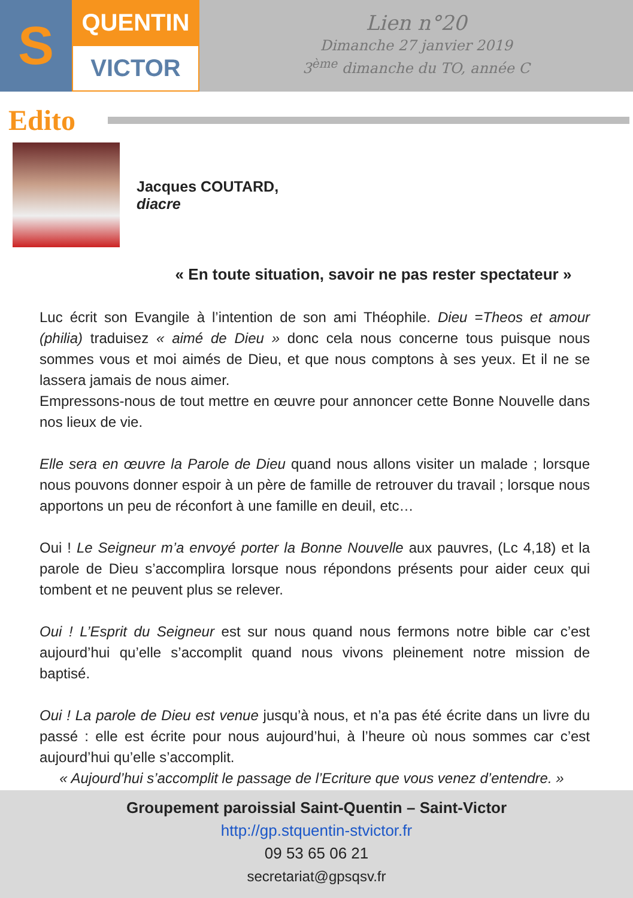S
QUENTIN
VICTOR
Lien n°20
Dimanche 27 janvier 2019
3<sup>ème</sup> dimanche du TO, année C
Edito
Jacques COUTARD,
diacre
« En toute situation, savoir ne pas rester spectateur »
Luc écrit son Evangile à l’intention de son ami Théophile. Dieu =Theos et amour (philia) traduisez « aimé de Dieu » donc cela nous concerne tous puisque nous sommes vous et moi aimés de Dieu, et que nous comptons à ses yeux. Et il ne se lassera jamais de nous aimer.
Empressons-nous de tout mettre en œuvre pour annoncer cette Bonne Nouvelle dans nos lieux de vie.
Elle sera en œuvre la Parole de Dieu quand nous allons visiter un malade ; lorsque nous pouvons donner espoir à un père de famille de retrouver du travail ; lorsque nous apportons un peu de réconfort à une famille en deuil, etc…
Oui ! Le Seigneur m’a envoyé porter la Bonne Nouvelle aux pauvres, (Lc 4,18) et la parole de Dieu s’accomplira lorsque nous répondons présents pour aider ceux qui tombent et ne peuvent plus se relever.
Oui ! L’Esprit du Seigneur est sur nous quand nous fermons notre bible car c’est aujourd’hui qu’elle s’accomplit quand nous vivons pleinement notre mission de baptisé.
Oui ! La parole de Dieu est venue jusqu’à nous, et n’a pas été écrite dans un livre du passé : elle est écrite pour nous aujourd’hui, à l’heure où nous sommes car c’est aujourd’hui qu’elle s’accomplit.
« Aujourd’hui s’accomplit le passage de l’Ecriture que vous venez d’entendre. »
Groupement paroissial Saint-Quentin – Saint-Victor
http://gp.stquentin-stvictor.fr
09 53 65 06 21
secretariat@gpsqsv.fr